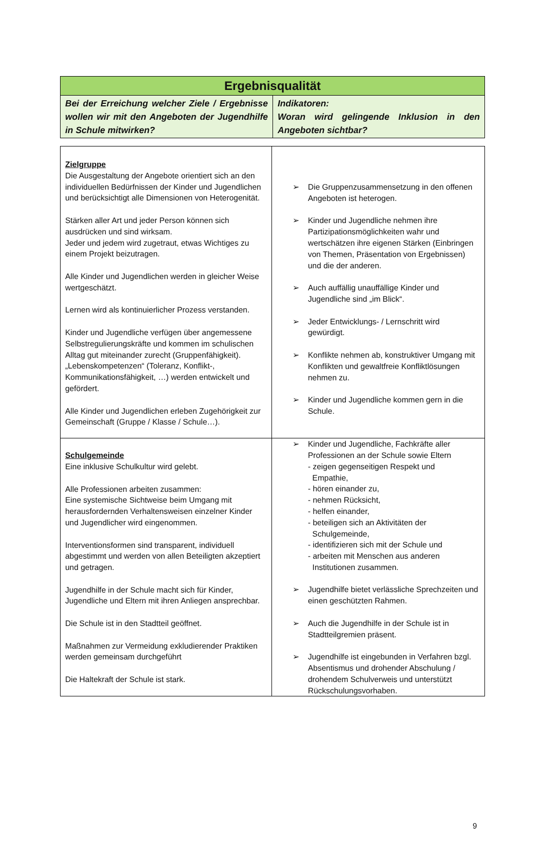| Ergebnisqualität | |
| Bei der Erreichung welcher Ziele / Ergebnisse wollen wir mit den Angeboten der Jugendhilfe in Schule mitwirken? | Indikatoren: Woran wird gelingende Inklusion in den Angeboten sichtbar? |
| Zielgruppe Die Ausgestaltung der Angebote orientiert sich an den individuellen Bedürfnissen der Kinder und Jugendlichen und berücksichtigt alle Dimensionen von Heterogenität. Stärken aller Art und jeder Person können sich ausdrücken und sind wirksam. Jeder und jedem wird zugetraut, etwas Wichtiges zu einem Projekt beizutragen. Alle Kinder und Jugendlichen werden in gleicher Weise wertgeschätzt. Lernen wird als kontinuierlicher Prozess verstanden. Kinder und Jugendliche verfügen über angemessene Selbstregulierungskräfte und kommen im schulischen Alltag gut miteinander zurecht (Gruppenfähigkeit). „Lebenskompetenzen“ (Toleranz, Konflikt-, Kommunikationsfähigkeit, …) werden entwickelt und gefördert. Alle Kinder und Jugendlichen erleben Zugehörigkeit zur Gemeinschaft (Gruppe / Klasse / Schule…). | ➢ Die Gruppenzusammensetzung in den offenen Angeboten ist heterogen. ➢ Kinder und Jugendliche nehmen ihre Partizipationsmöglichkeiten wahr und wertschätzen ihre eigenen Stärken (Einbringen von Themen, Präsentation von Ergebnissen) und die der anderen. ➢ Auch auffällig unauffällige Kinder und Jugendliche sind „im Blick“. ➢ Jeder Entwicklungs- / Lernschritt wird gewürdigt. ➢ Konflikte nehmen ab, konstruktiver Umgang mit Konflikten und gewaltfreie Konfliktlösungen nehmen zu. ➢ Kinder und Jugendliche kommen gern in die Schule. |
| Schulgemeinde Eine inklusive Schulkultur wird gelebt. Alle Professionen arbeiten zusammen: Eine systemische Sichtweise beim Umgang mit herausfordernden Verhaltensweisen einzelner Kinder und Jugendlicher wird eingenommen. Interventionsformen sind transparent, individuell abgestimmt und werden von allen Beteiligten akzeptiert und getragen. Jugendhilfe in der Schule macht sich für Kinder, Jugendliche und Eltern mit ihren Anliegen ansprechbar. Die Schule ist in den Stadtteil geöffnet. Maßnahmen zur Vermeidung exkludierender Praktiken werden gemeinsam durchgeführt Die Haltekraft der Schule ist stark. | ➢ Kinder und Jugendliche, Fachkräfte aller Professionen an der Schule sowie Eltern - zeigen gegenseitigen Respekt und Empathie, - hören einander zu, - nehmen Rücksicht, - helfen einander, - beteiligen sich an Aktivitäten der Schulgemeinde, - identifizieren sich mit der Schule und - arbeiten mit Menschen aus anderen Institutionen zusammen. ➢ Jugendhilfe bietet verlässliche Sprechzeiten und einen geschützten Rahmen. ➢ Auch die Jugendhilfe in der Schule ist in Stadtteilgremien präsent. ➢ Jugendhilfe ist eingebunden in Verfahren bzgl. Absentismus und drohender Abschulung / drohendem Schulverweis und unterstützt Rückschulungsvorhaben. |
9